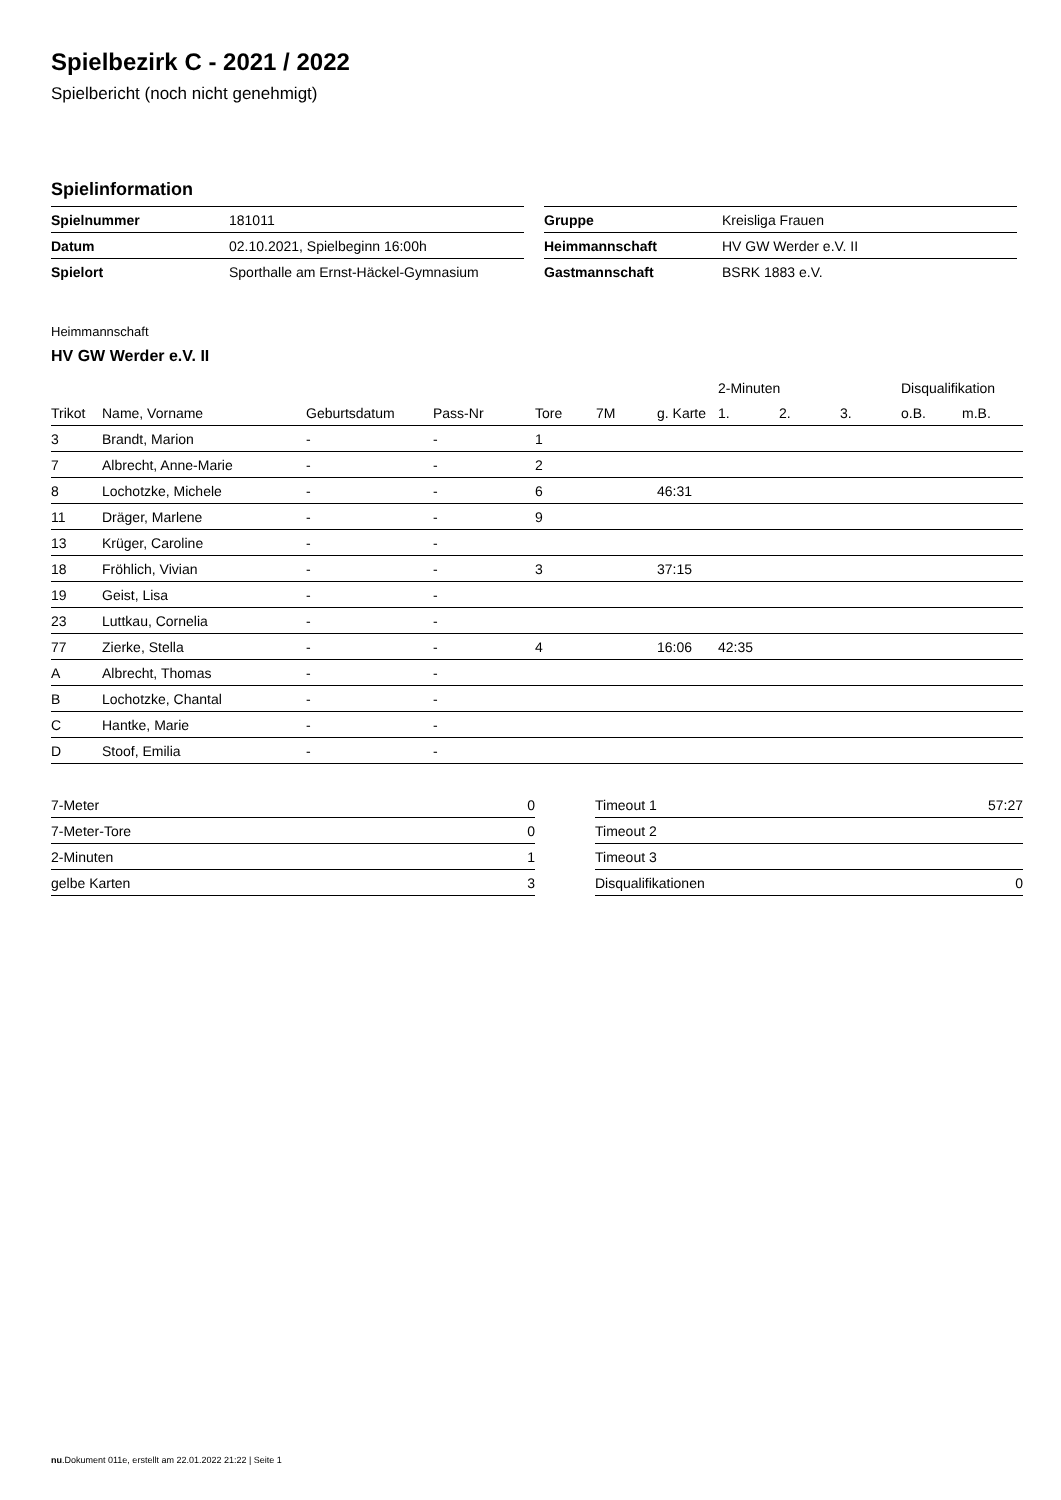Spielbezirk C - 2021 / 2022
Spielbericht (noch nicht genehmigt)
Spielinformation
| Spielnummer | 181011 |
| Datum | 02.10.2021, Spielbeginn 16:00h |
| Spielort | Sporthalle am Ernst-Häckel-Gymnasium |
| Gruppe | Kreisliga Frauen |
| Heimmannschaft | HV GW Werder e.V. II |
| Gastmannschaft | BSRK 1883 e.V. |
Heimmannschaft
HV GW Werder e.V. II
| | | | | | | | 2-Minuten | | | Disqualifikation | |
| --- | --- | --- | --- | --- | --- | --- | --- | --- | --- | --- | --- |
| Trikot | Name, Vorname | Geburtsdatum | Pass-Nr | Tore | 7M | g. Karte | 1. | 2. | 3. | o.B. | m.B. |
| 3 | Brandt, Marion | - | - | 1 | | | | | | | |
| 7 | Albrecht, Anne-Marie | - | - | 2 | | | | | | | |
| 8 | Lochotzke, Michele | - | - | 6 | | 46:31 | | | | | |
| 11 | Dräger, Marlene | - | - | 9 | | | | | | | |
| 13 | Krüger, Caroline | - | - | | | | | | | | |
| 18 | Fröhlich, Vivian | - | - | 3 | | 37:15 | | | | | |
| 19 | Geist, Lisa | - | - | | | | | | | | |
| 23 | Luttkau, Cornelia | - | - | | | | | | | | |
| 77 | Zierke, Stella | - | - | 4 | | 16:06 | 42:35 | | | | |
| A | Albrecht, Thomas | - | - | | | | | | | | |
| B | Lochotzke, Chantal | - | - | | | | | | | | |
| C | Hantke, Marie | - | - | | | | | | | | |
| D | Stoof, Emilia | - | - | | | | | | | | |
| 7-Meter | 0 |
| 7-Meter-Tore | 0 |
| 2-Minuten | 1 |
| gelbe Karten | 3 |
| Timeout 1 | 57:27 |
| Timeout 2 | |
| Timeout 3 | |
| Disqualifikationen | 0 |
nu.Dokument 011e, erstellt am 22.01.2022 21:22 | Seite 1